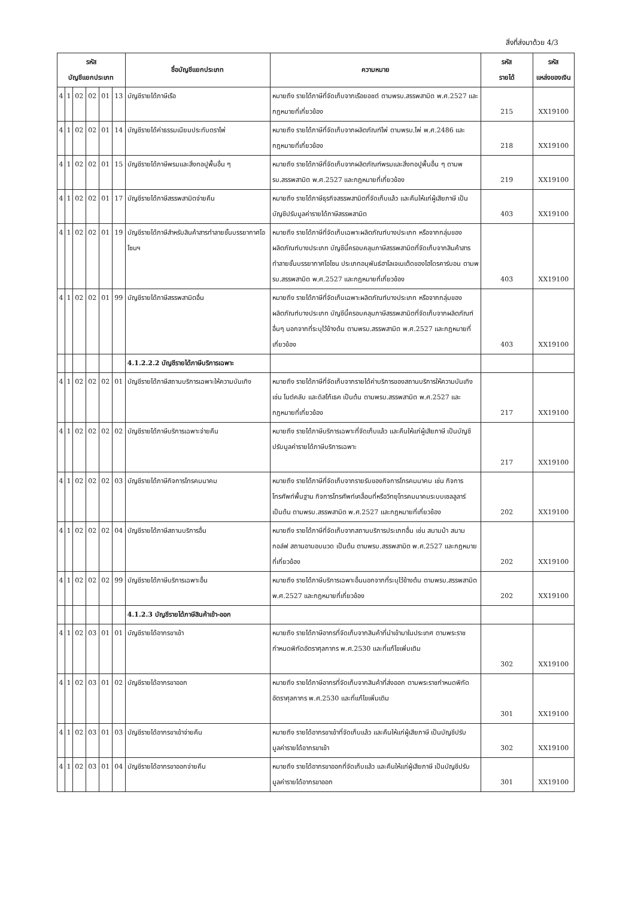สิ่งที่ส่งมาด้วย 4/3
| รหัส บัญชีแยกประเภท | | | | | | ชื่อบัญชีแยกประเภท | ความหมาย | รหัส รายได้ | รหัส แหล่งของเงิน |
| --- | --- | --- | --- | --- | --- | --- | --- | --- | --- |
| 4 | 1 | 02 | 02 | 01 | 13 | บัญชีรายได้ภาษีเรือ | หมายถึง รายได้ภาษีที่จัดเก็บจากเรือยอชต์ ตามพรบ.สรรพสามิต พ.ศ.2527 และกฎหมายที่เกี่ยวข้อง | 215 | XX19100 |
| 4 | 1 | 02 | 02 | 01 | 14 | บัญชีรายได้ค่าธรรมเนียมประทับตราไพ่ | หมายถึง รายได้ภาษีที่จัดเก็บจากผลิตภัณฑ์ไพ่ ตามพรบ.ไพ่ พ.ศ.2486 และกฎหมายที่เกี่ยวข้อง | 218 | XX19100 |
| 4 | 1 | 02 | 02 | 01 | 15 | บัญชีรายได้ภาษีพรมและสิ่งทอปูพื้นอื่น ๆ | หมายถึง รายได้ภาษีที่จัดเก็บจากผลิตภัณฑ์พรมและสิ่งทอปูพื้นอื่น ๆ ตามพรบ.สรรพสามิต พ.ศ.2527 และกฎหมายที่เกี่ยวข้อง | 219 | XX19100 |
| 4 | 1 | 02 | 02 | 01 | 17 | บัญชีรายได้ภาษีสรรพสามิตจ่ายคืน | หมายถึง รายได้ภาษีธุรกิจสรรพสามิตที่จัดเก็บแล้ว และคืนให้แก่ผู้เสียภาษี เป็นบัญชีปรับมูลค่ารายได้ภาษีสรรพสามิต | 403 | XX19100 |
| 4 | 1 | 02 | 02 | 01 | 19 | บัญชีรายได้ภาษีสำหรับสินค้าสารทำลายชั้นบรรยากาศโอโซนฯ | หมายถึง รายได้ภาษีที่จัดเก็บเฉพาะผลิตภัณฑ์บางประเภท หรือจากกลุ่มของผลิตภัณฑ์บางประเภท บัญชีนี้ครอบคลุมภาษีสรรพสามิตที่จัดเก็บจากสินค้าสารทำลายชั้นบรรยากาศโอโซน ประเภทอนุพันธ์ฮาโลเจเนเต็ดของไฮโดรคาร์บอน ตามพรบ.สรรพสามิต พ.ศ.2527 และกฎหมายที่เกี่ยวข้อง | 403 | XX19100 |
| 4 | 1 | 02 | 02 | 01 | 99 | บัญชีรายได้ภาษีสรรพสามิตอื่น | หมายถึง รายได้ภาษีที่จัดเก็บเฉพาะผลิตภัณฑ์บางประเภท หรือจากกลุ่มของผลิตภัณฑ์บางประเภท บัญชีนี้ครอบคลุมภาษีสรรพสามิตที่จัดเก็บจากผลิตภัณฑ์อื่นๆ นอกจากที่ระบุไว้ข้างต้น ตามพรบ.สรรพสามิต พ.ศ.2527 และกฎหมายที่เกี่ยวข้อง | 403 | XX19100 |
| | | | | | | 4.1.2.2.2 บัญชีรายได้ภาษีบริการเฉพาะ | | | |
| 4 | 1 | 02 | 02 | 02 | 01 | บัญชีรายได้ภาษีสถานบริการเฉพาะให้ความบันเทิง | หมายถึง รายได้ภาษีที่จัดเก็บจากรายได้ค่าบริการของสถานบริการให้ความบันเทิง เช่น ไนต์คลับ และดิสโก้เธค เป็นต้น ตามพรบ.สรรพสามิต พ.ศ.2527 และกฎหมายที่เกี่ยวข้อง | 217 | XX19100 |
| 4 | 1 | 02 | 02 | 02 | 02 | บัญชีรายได้ภาษีบริการเฉพาะจ่ายคืน | หมายถึง รายได้ภาษีบริการเฉพาะที่จัดเก็บแล้ว และคืนให้แก่ผู้เสียภาษี เป็นบัญชีปรับมูลค่ารายได้ภาษีบริการเฉพาะ | 217 | XX19100 |
| 4 | 1 | 02 | 02 | 02 | 03 | บัญชีรายได้ภาษีกิจการโทรคมนาคม | หมายถึง รายได้ภาษีที่จัดเก็บจากรายรับของกิจการโทรคมนาคม เช่น กิจการโทรศัพท์พื้นฐาน กิจการโทรศัพท์เคลื่อนที่หรือวิทยุโทรคมนาคมระบบเซลลูลาร์ เป็นต้น ตามพรบ.สรรพสามิต พ.ศ.2527 และกฎหมายที่เกี่ยวข้อง | 202 | XX19100 |
| 4 | 1 | 02 | 02 | 02 | 04 | บัญชีรายได้ภาษีสถานบริการอื่น | หมายถึง รายได้ภาษีที่จัดเก็บจากสถานบริการประเภทอื่น เช่น สนามม้า สนามกอล์ฟ สถานอาบอบนวด เป็นต้น ตามพรบ.สรรพสามิต พ.ศ.2527 และกฎหมายที่เกี่ยวข้อง | 202 | XX19100 |
| 4 | 1 | 02 | 02 | 02 | 99 | บัญชีรายได้ภาษีบริการเฉพาะอื่น | หมายถึง รายได้ภาษีบริการเฉพาะอื่นนอกจากที่ระบุไว้ข้างต้น ตามพรบ.สรรพสามิต พ.ศ.2527 และกฎหมายที่เกี่ยวข้อง | 202 | XX19100 |
| | | | | | | 4.1.2.3 บัญชีรายได้ภาษีสินค้าเข้า-ออก | | | |
| 4 | 1 | 02 | 03 | 01 | 01 | บัญชีรายได้อากรขาเข้า | หมายถึง รายได้ภาษีอากรที่จัดเก็บจากสินค้าที่นำเข้ามาในประเทศ ตามพระราชกำหนดพิกัดอัตราศุลกากร พ.ศ.2530 และที่แก้ไขเพิ่มเติม | 302 | XX19100 |
| 4 | 1 | 02 | 03 | 01 | 02 | บัญชีรายได้อากรขาออก | หมายถึง รายได้ภาษีอากรที่จัดเก็บจากสินค้าที่ส่งออก ตามพระราชกำหนดพิกัดอัตราศุลกากร พ.ศ.2530 และที่แก้ไขเพิ่มเติม | 301 | XX19100 |
| 4 | 1 | 02 | 03 | 01 | 03 | บัญชีรายได้อากรขาเข้าจ่ายคืน | หมายถึง รายได้อากรขาเข้าที่จัดเก็บแล้ว และคืนให้แก่ผู้เสียภาษี เป็นบัญชีปรับมูลค่ารายได้อากรขาเข้า | 302 | XX19100 |
| 4 | 1 | 02 | 03 | 01 | 04 | บัญชีรายได้อากรขาออกจ่ายคืน | หมายถึง รายได้อากรขาออกที่จัดเก็บแล้ว และคืนให้แก่ผู้เสียภาษี เป็นบัญชีปรับมูลค่ารายได้อากรขาออก | 301 | XX19100 |